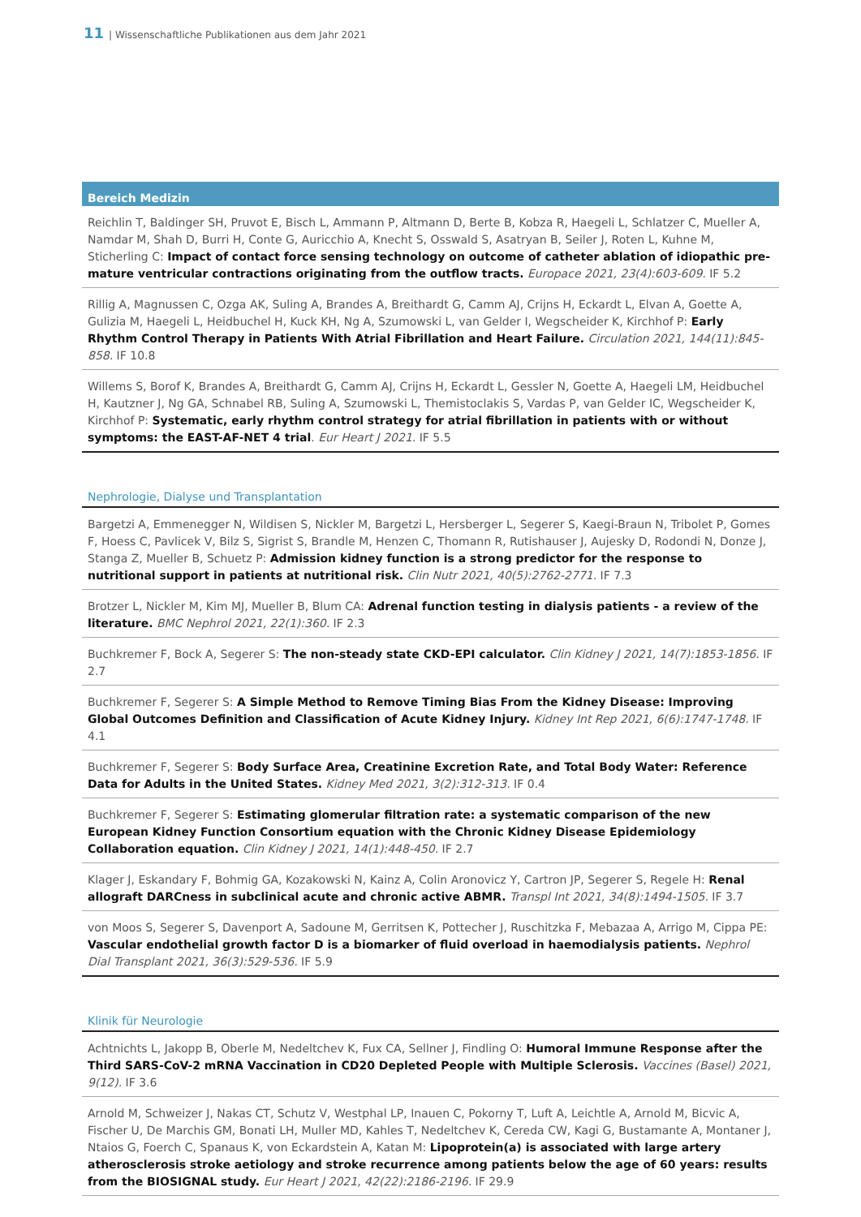11 | Wissenschaftliche Publikationen aus dem Jahr 2021
Bereich Medizin
Reichlin T, Baldinger SH, Pruvot E, Bisch L, Ammann P, Altmann D, Berte B, Kobza R, Haegeli L, Schlatzer C, Mueller A, Namdar M, Shah D, Burri H, Conte G, Auricchio A, Knecht S, Osswald S, Asatryan B, Seiler J, Roten L, Kuhne M, Sticherling C: Impact of contact force sensing technology on outcome of catheter ablation of idiopathic pre-mature ventricular contractions originating from the outflow tracts. Europace 2021, 23(4):603-609. IF 5.2
Rillig A, Magnussen C, Ozga AK, Suling A, Brandes A, Breithardt G, Camm AJ, Crijns H, Eckardt L, Elvan A, Goette A, Gulizia M, Haegeli L, Heidbuchel H, Kuck KH, Ng A, Szumowski L, van Gelder I, Wegscheider K, Kirchhof P: Early Rhythm Control Therapy in Patients With Atrial Fibrillation and Heart Failure. Circulation 2021, 144(11):845-858. IF 10.8
Willems S, Borof K, Brandes A, Breithardt G, Camm AJ, Crijns H, Eckardt L, Gessler N, Goette A, Haegeli LM, Heidbuchel H, Kautzner J, Ng GA, Schnabel RB, Suling A, Szumowski L, Themistoclakis S, Vardas P, van Gelder IC, Wegscheider K, Kirchhof P: Systematic, early rhythm control strategy for atrial fibrillation in patients with or without symptoms: the EAST-AF-NET 4 trial. Eur Heart J 2021. IF 5.5
Nephrologie, Dialyse und Transplantation
Bargetzi A, Emmenegger N, Wildisen S, Nickler M, Bargetzi L, Hersberger L, Segerer S, Kaegi-Braun N, Tribolet P, Gomes F, Hoess C, Pavlicek V, Bilz S, Sigrist S, Brandle M, Henzen C, Thomann R, Rutishauser J, Aujesky D, Rodondi N, Donze J, Stanga Z, Mueller B, Schuetz P: Admission kidney function is a strong predictor for the response to nutritional support in patients at nutritional risk. Clin Nutr 2021, 40(5):2762-2771. IF 7.3
Brotzer L, Nickler M, Kim MJ, Mueller B, Blum CA: Adrenal function testing in dialysis patients - a review of the literature. BMC Nephrol 2021, 22(1):360. IF 2.3
Buchkremer F, Bock A, Segerer S: The non-steady state CKD-EPI calculator. Clin Kidney J 2021, 14(7):1853-1856. IF 2.7
Buchkremer F, Segerer S: A Simple Method to Remove Timing Bias From the Kidney Disease: Improving Global Outcomes Definition and Classification of Acute Kidney Injury. Kidney Int Rep 2021, 6(6):1747-1748. IF 4.1
Buchkremer F, Segerer S: Body Surface Area, Creatinine Excretion Rate, and Total Body Water: Reference Data for Adults in the United States. Kidney Med 2021, 3(2):312-313. IF 0.4
Buchkremer F, Segerer S: Estimating glomerular filtration rate: a systematic comparison of the new European Kidney Function Consortium equation with the Chronic Kidney Disease Epidemiology Collaboration equation. Clin Kidney J 2021, 14(1):448-450. IF 2.7
Klager J, Eskandary F, Bohmig GA, Kozakowski N, Kainz A, Colin Aronovicz Y, Cartron JP, Segerer S, Regele H: Renal allograft DARCness in subclinical acute and chronic active ABMR. Transpl Int 2021, 34(8):1494-1505. IF 3.7
von Moos S, Segerer S, Davenport A, Sadoune M, Gerritsen K, Pottecher J, Ruschitzka F, Mebazaa A, Arrigo M, Cippa PE: Vascular endothelial growth factor D is a biomarker of fluid overload in haemodialysis patients. Nephrol Dial Transplant 2021, 36(3):529-536. IF 5.9
Klinik für Neurologie
Achtnichts L, Jakopp B, Oberle M, Nedeltchev K, Fux CA, Sellner J, Findling O: Humoral Immune Response after the Third SARS-CoV-2 mRNA Vaccination in CD20 Depleted People with Multiple Sclerosis. Vaccines (Basel) 2021, 9(12). IF 3.6
Arnold M, Schweizer J, Nakas CT, Schutz V, Westphal LP, Inauen C, Pokorny T, Luft A, Leichtle A, Arnold M, Bicvic A, Fischer U, De Marchis GM, Bonati LH, Muller MD, Kahles T, Nedeltchev K, Cereda CW, Kagi G, Bustamante A, Montaner J, Ntaios G, Foerch C, Spanaus K, von Eckardstein A, Katan M: Lipoprotein(a) is associated with large artery atherosclerosis stroke aetiology and stroke recurrence among patients below the age of 60 years: results from the BIOSIGNAL study. Eur Heart J 2021, 42(22):2186-2196. IF 29.9